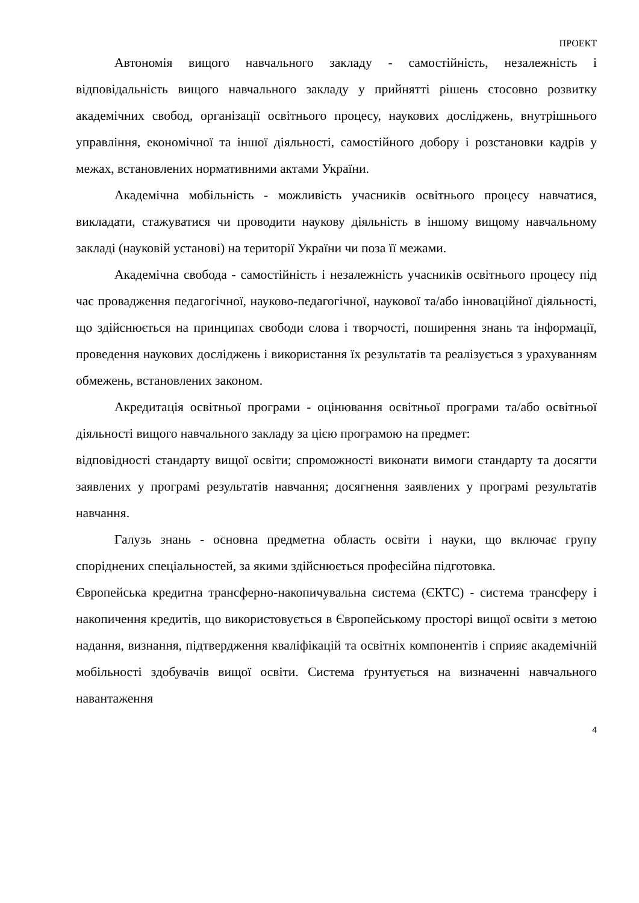ПРОЕКТ
Автономія вищого навчального закладу - самостійність, незалежність і відповідальність вищого навчального закладу у прийнятті рішень стосовно розвитку академічних свобод, організації освітнього процесу, наукових досліджень, внутрішнього управління, економічної та іншої діяльності, самостійного добору і розстановки кадрів у межах, встановлених нормативними актами України.
Академічна мобільність - можливість учасників освітнього процесу навчатися, викладати, стажуватися чи проводити наукову діяльність в іншому вищому навчальному закладі (науковій установі) на території України чи поза її межами.
Академічна свобода - самостійність і незалежність учасників освітнього процесу під час провадження педагогічної, науково-педагогічної, наукової та/або інноваційної діяльності, що здійснюється на принципах свободи слова і творчості, поширення знань та інформації, проведення наукових досліджень і використання їх результатів та реалізується з урахуванням обмежень, встановлених законом.
Акредитація освітньої програми - оцінювання освітньої програми та/або освітньої діяльності вищого навчального закладу за цією програмою на предмет:
відповідності стандарту вищої освіти; спроможності виконати вимоги стандарту та досягти заявлених у програмі результатів навчання; досягнення заявлених у програмі результатів навчання.
Галузь знань - основна предметна область освіти і науки, що включає групу споріднених спеціальностей, за якими здійснюється професійна підготовка.
Європейська кредитна трансферно-накопичувальна система (ЄКТС) - система трансферу і накопичення кредитів, що використовується в Європейському просторі вищої освіти з метою надання, визнання, підтвердження кваліфікацій та освітніх компонентів і сприяє академічній мобільності здобувачів вищої освіти. Система ґрунтується на визначенні навчального навантаження
4